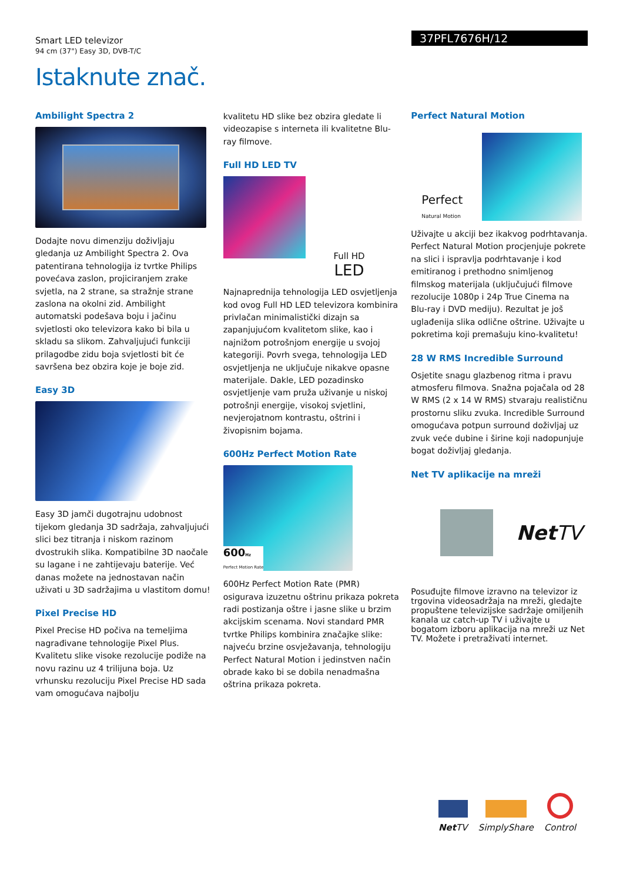Smart LED televizor
94 cm (37") Easy 3D, DVB-T/C
37PFL7676H/12
Istaknute znač.
Ambilight Spectra 2
Dodajte novu dimenziju doživljaju gledanja uz Ambilight Spectra 2. Ova patentirana tehnologija iz tvrtke Philips povećava zaslon, projiciranjem zrake svjetla, na 2 strane, sa stražnje strane zaslona na okolni zid. Ambilight automatski podešava boju i jačinu svjetlosti oko televizora kako bi bila u skladu sa slikom. Zahvaljujući funkciji prilagodbe zidu boja svjetlosti bit će savršena bez obzira koje je boje zid.
Easy 3D
Easy 3D jamči dugotrajnu udobnost tijekom gledanja 3D sadržaja, zahvaljujući slici bez titranja i niskom razinom dvostrukih slika. Kompatibilne 3D naočale su lagane i ne zahtijevaju baterije. Već danas možete na jednostavan način uživati u 3D sadržajima u vlastitom domu!
Pixel Precise HD
Pixel Precise HD počiva na temeljima nagrađivane tehnologije Pixel Plus. Kvalitetu slike visoke rezolucije podiže na novu razinu uz 4 trilijuna boja. Uz vrhunsku rezoluciju Pixel Precise HD sada vam omogućava najbolju
kvalitetu HD slike bez obzira gledate li videozapise s interneta ili kvalitetne Blu-ray filmove.
Full HD LED TV
Full HD
LED
Najnaprednija tehnologija LED osvjetljenja kod ovog Full HD LED televizora kombinira privlačan minimalistički dizajn sa zapanjujućom kvalitetom slike, kao i najnižom potrošnjom energije u svojoj kategoriji. Povrh svega, tehnologija LED osvjetljenja ne uključuje nikakve opasne materijale. Dakle, LED pozadinsko osvjetljenje vam pruža uživanje u niskoj potrošnji energije, visokoj svjetlini, nevjerojatnom kontrastu, oštrini i živopisnim bojama.
600Hz Perfect Motion Rate
600Hz
Perfect Motion Rate
600Hz Perfect Motion Rate (PMR) osigurava izuzetnu oštrinu prikaza pokreta radi postizanja oštre i jasne slike u brzim akcijskim scenama. Novi standard PMR tvrtke Philips kombinira značajke slike: najveću brzine osvježavanja, tehnologiju Perfect Natural Motion i jedinstven način obrade kako bi se dobila nenadmašna oštrina prikaza pokreta.
Perfect Natural Motion
Perfect
Natural Motion
Uživajte u akciji bez ikakvog podrhtavanja. Perfect Natural Motion procjenjuje pokrete na slici i ispravlja podrhtavanje i kod emitiranog i prethodno snimljenog filmskog materijala (uključujući filmove rezolucije 1080p i 24p True Cinema na Blu-ray i DVD mediju). Rezultat je još uglađenija slika odlične oštrine. Uživajte u pokretima koji premašuju kino-kvalitetu!
28 W RMS Incredible Surround
Osjetite snagu glazbenog ritma i pravu atmosferu filmova. Snažna pojačala od 28 W RMS (2 x 14 W RMS) stvaraju realističnu prostornu sliku zvuka. Incredible Surround omogućava potpun surround doživljaj uz zvuk veće dubine i širine koji nadopunjuje bogat doživljaj gledanja.
Net TV aplikacije na mreži
NetTV
Posuđujte filmove izravno na televizor iz trgovina videosadržaja na mreži, gledajte propuštene televizijske sadržaje omiljenih kanala uz catch-up TV i uživajte u bogatom izboru aplikacija na mreži uz Net TV. Možete i pretraživati internet.
Net TV
SimplyShare
Control